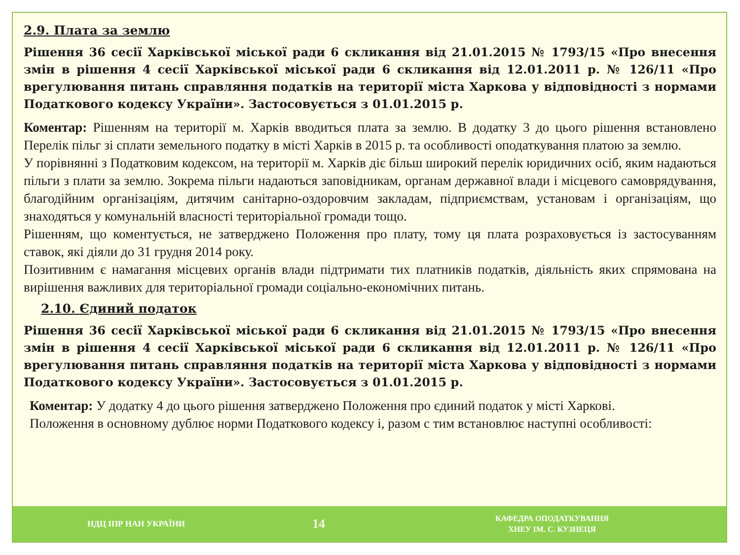2.9. Плата за землю
Рішення 36 сесії Харківської міської ради 6 скликання від 21.01.2015 № 1793/15 «Про внесення змін в рішення 4 сесії Харківської міської ради 6 скликання від 12.01.2011 р. № 126/11 «Про врегулювання питань справляння податків на території міста Харкова у відповідності з нормами Податкового кодексу України». Застосовується з 01.01.2015 р.
Коментар: Рішенням на території м. Харків вводиться плата за землю. В додатку 3 до цього рішення встановлено Перелік пільг зі сплати земельного податку в місті Харків в 2015 р. та особливості оподаткування платою за землю.
У порівнянні з Податковим кодексом, на території м. Харків діє більш широкий перелік юридичних осіб, яким надаються пільги з плати за землю. Зокрема пільги надаються заповідникам, органам державної влади і місцевого самоврядування, благодійним організаціям, дитячим санітарно-оздоровчим закладам, підприємствам, установам і організаціям, що знаходяться у комунальній власності територіальної громади тощо.
Рішенням, що коментується, не затверджено Положення про плату, тому ця плата розраховується із застосуванням ставок, які діяли до 31 грудня 2014 року.
Позитивним є намагання місцевих органів влади підтримати тих платників податків, діяльність яких спрямована на вирішення важливих для територіальної громади соціально-економічних питань.
2.10. Єдиний податок
Рішення 36 сесії Харківської міської ради 6 скликання від 21.01.2015 № 1793/15 «Про внесення змін в рішення 4 сесії Харківської міської ради 6 скликання від 12.01.2011 р. № 126/11 «Про врегулювання питань справляння податків на території міста Харкова у відповідності з нормами Податкового кодексу України». Застосовується з 01.01.2015 р.
Коментар: У додатку 4 до цього рішення затверджено Положення про єдиний податок у місті Харкові.
Положення в основному дублює норми Податкового кодексу і, разом с тим встановлює наступні особливості:
НДЦ ІПР НАН УКРАЇНИ
14
КАФЕДРА ОПОДАТКУВАННЯ
ХНЕУ ІМ. С. КУЗНЕЦЯ